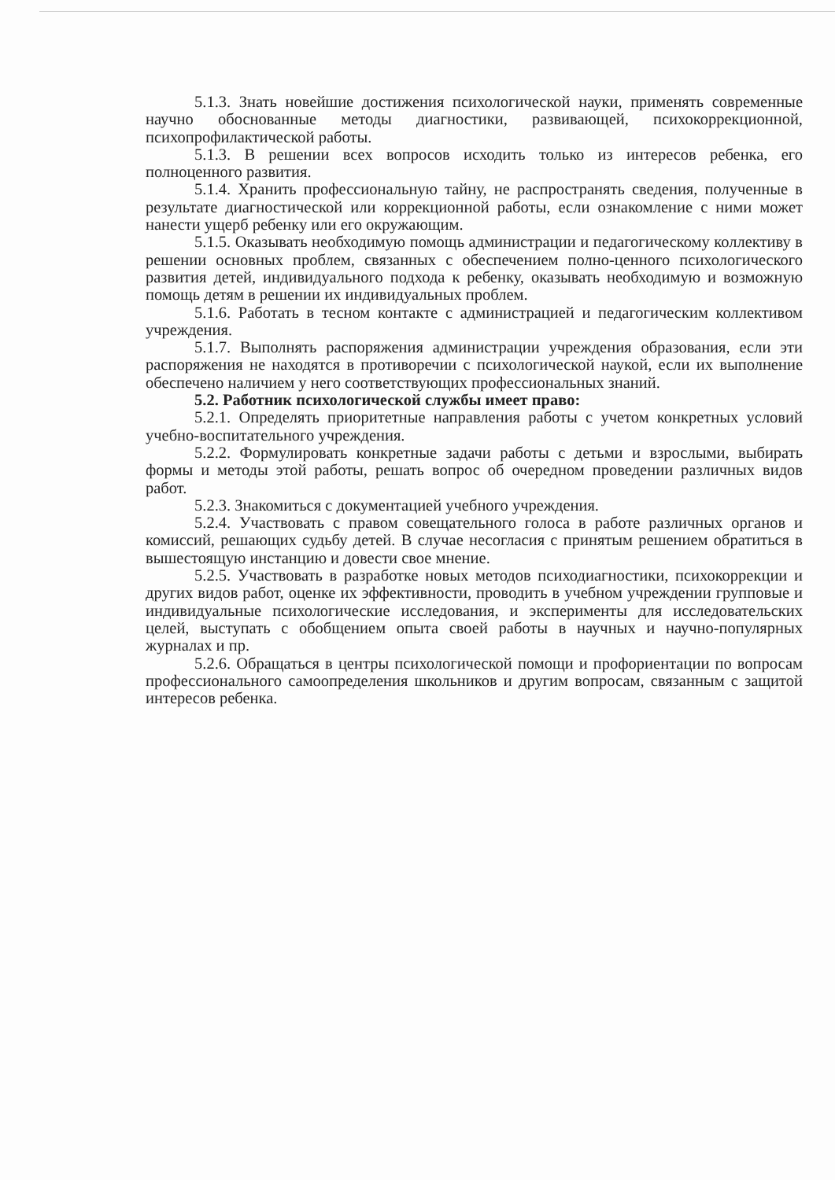5.1.3. Знать новейшие достижения психологической науки, применять современные научно обоснованные методы диагностики, развивающей, психокоррекционной, психопрофилактической работы.
5.1.3. В решении всех вопросов исходить только из интересов ребенка, его полноценного развития.
5.1.4. Хранить профессиональную тайну, не распространять сведения, полученные в результате диагностической или коррекционной работы, если ознакомление с ними может нанести ущерб ребенку или его окружающим.
5.1.5. Оказывать необходимую помощь администрации и педагогическому коллективу в решении основных проблем, связанных с обеспечением полно-ценного психологического развития детей, индивидуального подхода к ребенку, оказывать необходимую и возможную помощь детям в решении их индивидуальных проблем.
5.1.6. Работать в тесном контакте с администрацией и педагогическим коллективом учреждения.
5.1.7. Выполнять распоряжения администрации учреждения образования, если эти распоряжения не находятся в противоречии с психологической наукой, если их выполнение обеспечено наличием у него соответствующих профессиональных знаний.
5.2. Работник психологической службы имеет право:
5.2.1. Определять приоритетные направления работы с учетом конкретных условий учебно-воспитательного учреждения.
5.2.2. Формулировать конкретные задачи работы с детьми и взрослыми, выбирать формы и методы этой работы, решать вопрос об очередном проведении различных видов работ.
5.2.3. Знакомиться с документацией учебного учреждения.
5.2.4. Участвовать с правом совещательного голоса в работе различных органов и комиссий, решающих судьбу детей. В случае несогласия с принятым решением обратиться в вышестоящую инстанцию и довести свое мнение.
5.2.5. Участвовать в разработке новых методов психодиагностики, психокоррекции и других видов работ, оценке их эффективности, проводить в учебном учреждении групповые и индивидуальные психологические исследования, и эксперименты для исследовательских целей, выступать с обобщением опыта своей работы в научных и научно-популярных журналах и пр.
5.2.6. Обращаться в центры психологической помощи и профориентации по вопросам профессионального самоопределения школьников и другим вопросам, связанным с защитой интересов ребенка.